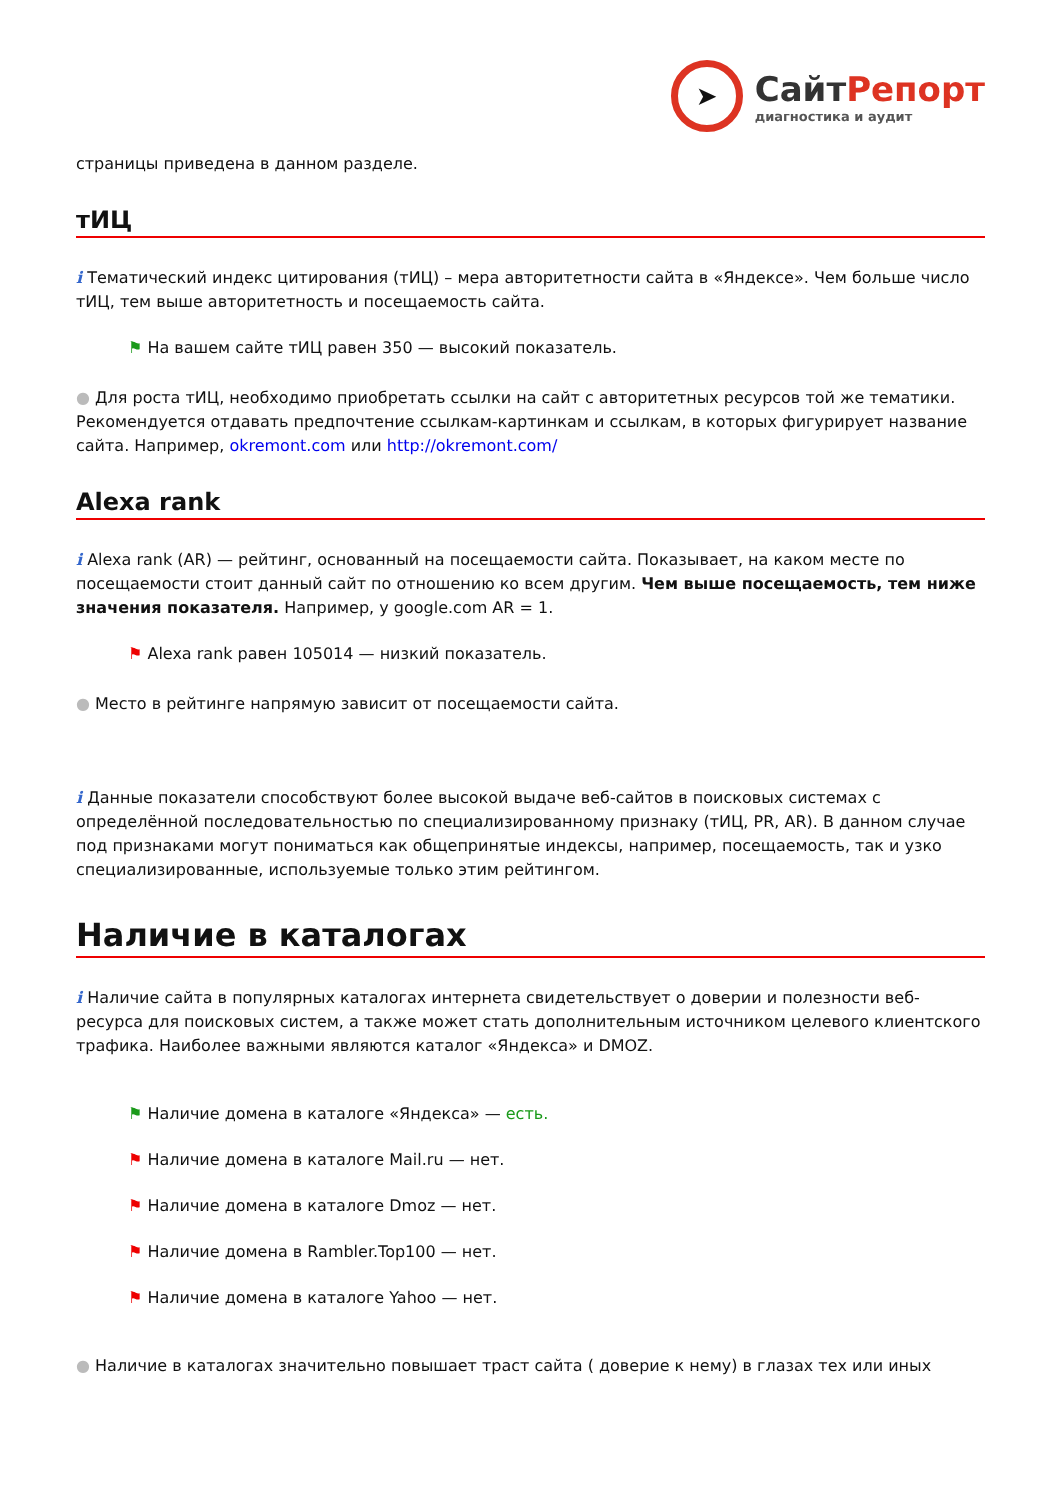➤
СайтРепорт
диагностика и аудит
страницы приведена в данном разделе.
тИЦ
i Тематический индекс цитирования (тИЦ) – мера авторитетности сайта в «Яндексе». Чем больше число тИЦ, тем выше авторитетность и посещаемость сайта.
⚑ На вашем сайте тИЦ равен 350 — высокий показатель.
● Для роста тИЦ, необходимо приобретать ссылки на сайт с авторитетных ресурсов той же тематики. Рекомендуется отдавать предпочтение ссылкам-картинкам и ссылкам, в которых фигурирует название сайта. Например, okremont.com или http://okremont.com/
Alexa rank
i Alexa rank (AR) — рейтинг, основанный на посещаемости сайта. Показывает, на каком месте по посещаемости стоит данный сайт по отношению ко всем другим. Чем выше посещаемость, тем ниже значения показателя. Например, у google.com AR = 1.
⚑ Alexa rank равен 105014 — низкий показатель.
● Место в рейтинге напрямую зависит от посещаемости сайта.
i Данные показатели способствуют более высокой выдаче веб-сайтов в поисковых системах с определённой последовательностью по специализированному признаку (тИЦ, PR, AR). В данном случае под признаками могут пониматься как общепринятые индексы, например, посещаемость, так и узко специализированные, используемые только этим рейтингом.
Наличие в каталогах
i Наличие сайта в популярных каталогах интернета свидетельствует о доверии и полезности веб-ресурса для поисковых систем, а также может стать дополнительным источником целевого клиентского трафика. Наиболее важными являются каталог «Яндекса» и DMOZ.
⚑ Наличие домена в каталоге «Яндекса» — есть.
⚑ Наличие домена в каталоге Mail.ru — нет.
⚑ Наличие домена в каталоге Dmoz — нет.
⚑ Наличие домена в Rambler.Top100 — нет.
⚑ Наличие домена в каталоге Yahoo — нет.
● Наличие в каталогах значительно повышает траст сайта ( доверие к нему) в глазах тех или иных